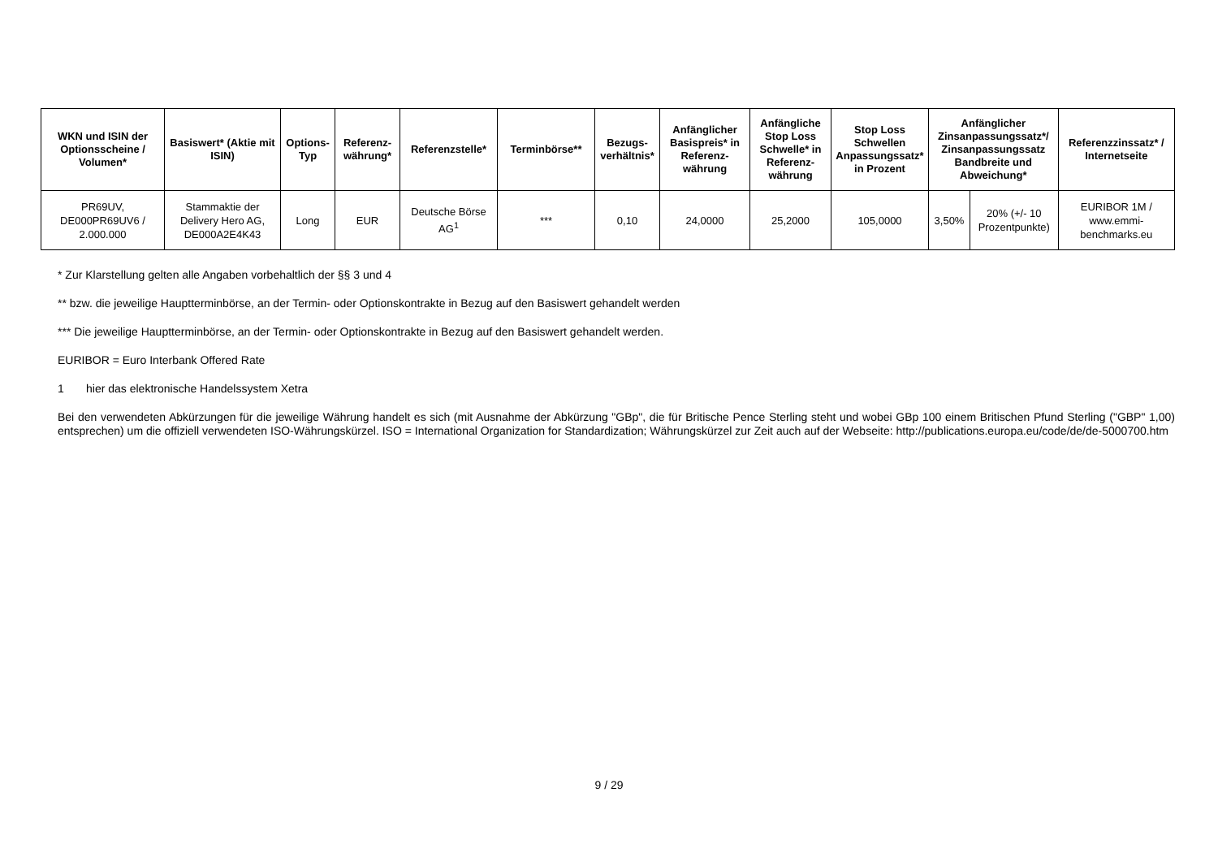| WKN und ISIN der Optionsscheine / Volumen* | Basiswert* (Aktie mit ISIN) | Options-Typ | Referenz-währung* | Referenzstelle* | Terminbörse** | Bezugs-verhältnis* | Anfänglicher Basispreis* in Referenz-währung | Anfängliche Stop Loss Schwelle* in Referenz-währung | Stop Loss Schwellen Anpassungssatz* in Prozent | Anfänglicher Zinsanpassungssatz*/ Zinsanpassungssatz Bandbreite und Abweichung* | | Referenzzinssatz* / Internetseite |
| --- | --- | --- | --- | --- | --- | --- | --- | --- | --- | --- | --- | --- |
| PR69UV, DE000PR69UV6 / 2.000.000 | Stammaktie der Delivery Hero AG, DE000A2E4K43 | Long | EUR | Deutsche Börse AG<sup>1</sup> | *** | 0,10 | 24,0000 | 25,2000 | 105,0000 | 3,50% | 20% (+/- 10 Prozentpunkte) | EURIBOR 1M / www.emmi-benchmarks.eu |
* Zur Klarstellung gelten alle Angaben vorbehaltlich der §§ 3 und 4
** bzw. die jeweilige Hauptterminbörse, an der Termin- oder Optionskontrakte in Bezug auf den Basiswert gehandelt werden
*** Die jeweilige Hauptterminbörse, an der Termin- oder Optionskontrakte in Bezug auf den Basiswert gehandelt werden.
EURIBOR = Euro Interbank Offered Rate
1 hier das elektronische Handelssystem Xetra
Bei den verwendeten Abkürzungen für die jeweilige Währung handelt es sich (mit Ausnahme der Abkürzung "GBp", die für Britische Pence Sterling steht und wobei GBp 100 einem Britischen Pfund Sterling ("GBP" 1,00) entsprechen) um die offiziell verwendeten ISO-Währungskürzel. ISO = International Organization for Standardization; Währungskürzel zur Zeit auch auf der Webseite: http://publications.europa.eu/code/de/de-5000700.htm
9 / 29